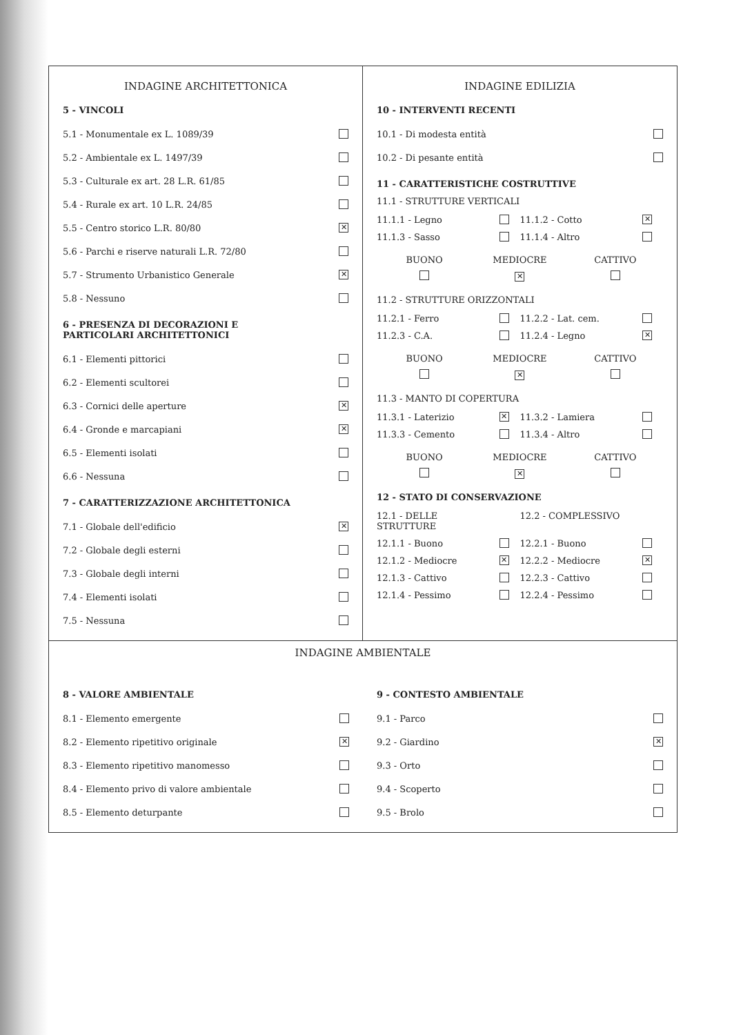INDAGINE ARCHITETTONICA
5 - VINCOLI
5.1 - Monumentale ex L. 1089/39
5.2 - Ambientale ex L. 1497/39
5.3 - Culturale ex art. 28 L.R. 61/85
5.4 - Rurale ex art. 10 L.R. 24/85
5.5 - Centro storico L.R. 80/80 ✕
5.6 - Parchi e riserve naturali L.R. 72/80
5.7 - Strumento Urbanistico Generale ✕
5.8 - Nessuno
6 - PRESENZA DI DECORAZIONI E
PARTICOLARI ARCHITETTONICI
6.1 - Elementi pittorici
6.2 - Elementi scultorei
6.3 - Cornici delle aperture ✕
6.4 - Gronde e marcapiani ✕
6.5 - Elementi isolati
6.6 - Nessuna
7 - CARATTERIZZAZIONE ARCHITETTONICA
7.1 - Globale dell'edificio ✕
7.2 - Globale degli esterni
7.3 - Globale degli interni
7.4 - Elementi isolati
7.5 - Nessuna
INDAGINE EDILIZIA
10 - INTERVENTI RECENTI
10.1 - Di modesta entità
10.2 - Di pesante entità
11 - CARATTERISTICHE COSTRUTTIVE
11.1 - STRUTTURE VERTICALI
11.1.1 - Legno 11.1.2 - Cotto ✕ 11.1.3 - Sasso 11.1.4 - Altro
BUONO MEDIOCRE CATTIVO ✕
11.2 - STRUTTURE ORIZZONTALI
11.2.1 - Ferro 11.2.2 - Lat. cem. 11.2.3 - C.A. 11.2.4 - Legno ✕
BUONO MEDIOCRE CATTIVO ✕
11.3 - MANTO DI COPERTURA
11.3.1 - Laterizio ✕ 11.3.2 - Lamiera 11.3.3 - Cemento 11.3.4 - Altro
BUONO MEDIOCRE CATTIVO ✕
12 - STATO DI CONSERVAZIONE
12.1 - DELLE STRUTTURE 12.2 - COMPLESSIVO 12.1.1 - Buono 12.2.1 - Buono 12.1.2 - Mediocre ✕ 12.2.2 - Mediocre ✕ 12.1.3 - Cattivo 12.2.3 - Cattivo 12.1.4 - Pessimo 12.2.4 - Pessimo
INDAGINE AMBIENTALE
8 - VALORE AMBIENTALE
8.1 - Elemento emergente
8.2 - Elemento ripetitivo originale ✕
8.3 - Elemento ripetitivo manomesso
8.4 - Elemento privo di valore ambientale
8.5 - Elemento deturpante
9 - CONTESTO AMBIENTALE
9.1 - Parco
9.2 - Giardino ✕
9.3 - Orto
9.4 - Scoperto
9.5 - Brolo